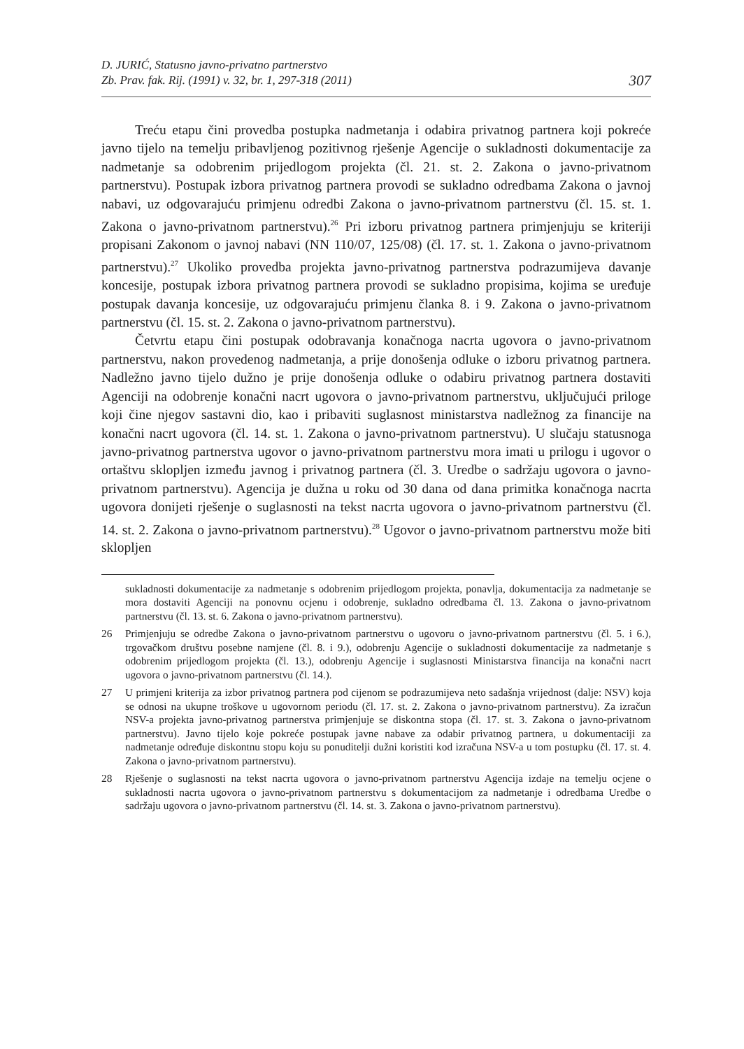D. JURIĆ, Statusno javno-privatno partnerstvo
Zb. Prav. fak. Rij. (1991) v. 32, br. 1, 297-318 (2011)
307
Treću etapu čini provedba postupka nadmetanja i odabira privatnog partnera koji pokreće javno tijelo na temelju pribavljenog pozitivnog rješenje Agencije o sukladnosti dokumentacije za nadmetanje sa odobrenim prijedlogom projekta (čl. 21. st. 2. Zakona o javno-privatnom partnerstvu). Postupak izbora privatnog partnera provodi se sukladno odredbama Zakona o javnoj nabavi, uz odgovarajuću primjenu odredbi Zakona o javno-privatnom partnerstvu (čl. 15. st. 1. Zakona o javno-privatnom partnerstvu).<sup>26</sup> Pri izboru privatnog partnera primjenjuju se kriteriji propisani Zakonom o javnoj nabavi (NN 110/07, 125/08) (čl. 17. st. 1. Zakona o javno-privatnom partnerstvu).<sup>27</sup> Ukoliko provedba projekta javno-privatnog partnerstva podrazumijeva davanje koncesije, postupak izbora privatnog partnera provodi se sukladno propisima, kojima se uređuje postupak davanja koncesije, uz odgovarajuću primjenu članka 8. i 9. Zakona o javno-privatnom partnerstvu (čl. 15. st. 2. Zakona o javno-privatnom partnerstvu).
Četvrtu etapu čini postupak odobravanja konačnoga nacrta ugovora o javno-privatnom partnerstvu, nakon provedenog nadmetanja, a prije donošenja odluke o izboru privatnog partnera. Nadležno javno tijelo dužno je prije donošenja odluke o odabiru privatnog partnera dostaviti Agenciji na odobrenje konačni nacrt ugovora o javno-privatnom partnerstvu, uključujući priloge koji čine njegov sastavni dio, kao i pribaviti suglasnost ministarstva nadležnog za financije na konačni nacrt ugovora (čl. 14. st. 1. Zakona o javno-privatnom partnerstvu). U slučaju statusnoga javno-privatnog partnerstva ugovor o javno-privatnom partnerstvu mora imati u prilogu i ugovor o ortaštvu sklopljen između javnog i privatnog partnera (čl. 3. Uredbe o sadržaju ugovora o javno-privatnom partnerstvu). Agencija je dužna u roku od 30 dana od dana primitka konačnoga nacrta ugovora donijeti rješenje o suglasnosti na tekst nacrta ugovora o javno-privatnom partnerstvu (čl. 14. st. 2. Zakona o javno-privatnom partnerstvu).<sup>28</sup> Ugovor o javno-privatnom partnerstvu može biti sklopljen
sukladnosti dokumentacije za nadmetanje s odobrenim prijedlogom projekta, ponavlja, dokumentacija za nadmetanje se mora dostaviti Agenciji na ponovnu ocjenu i odobrenje, sukladno odredbama čl. 13. Zakona o javno-privatnom partnerstvu (čl. 13. st. 6. Zakona o javno-privatnom partnerstvu).
26 Primjenjuju se odredbe Zakona o javno-privatnom partnerstvu o ugovoru o javno-privatnom partnerstvu (čl. 5. i 6.), trgovačkom društvu posebne namjene (čl. 8. i 9.), odobrenju Agencije o sukladnosti dokumentacije za nadmetanje s odobrenim prijedlogom projekta (čl. 13.), odobrenju Agencije i suglasnosti Ministarstva financija na konačni nacrt ugovora o javno-privatnom partnerstvu (čl. 14.).
27 U primjeni kriterija za izbor privatnog partnera pod cijenom se podrazumijeva neto sadašnja vrijednost (dalje: NSV) koja se odnosi na ukupne troškove u ugovornom periodu (čl. 17. st. 2. Zakona o javno-privatnom partnerstvu). Za izračun NSV-a projekta javno-privatnog partnerstva primjenjuje se diskontna stopa (čl. 17. st. 3. Zakona o javno-privatnom partnerstvu). Javno tijelo koje pokreće postupak javne nabave za odabir privatnog partnera, u dokumentaciji za nadmetanje određuje diskontnu stopu koju su ponuditelji dužni koristiti kod izračuna NSV-a u tom postupku (čl. 17. st. 4. Zakona o javno-privatnom partnerstvu).
28 Rješenje o suglasnosti na tekst nacrta ugovora o javno-privatnom partnerstvu Agencija izdaje na temelju ocjene o sukladnosti nacrta ugovora o javno-privatnom partnerstvu s dokumentacijom za nadmetanje i odredbama Uredbe o sadržaju ugovora o javno-privatnom partnerstvu (čl. 14. st. 3. Zakona o javno-privatnom partnerstvu).